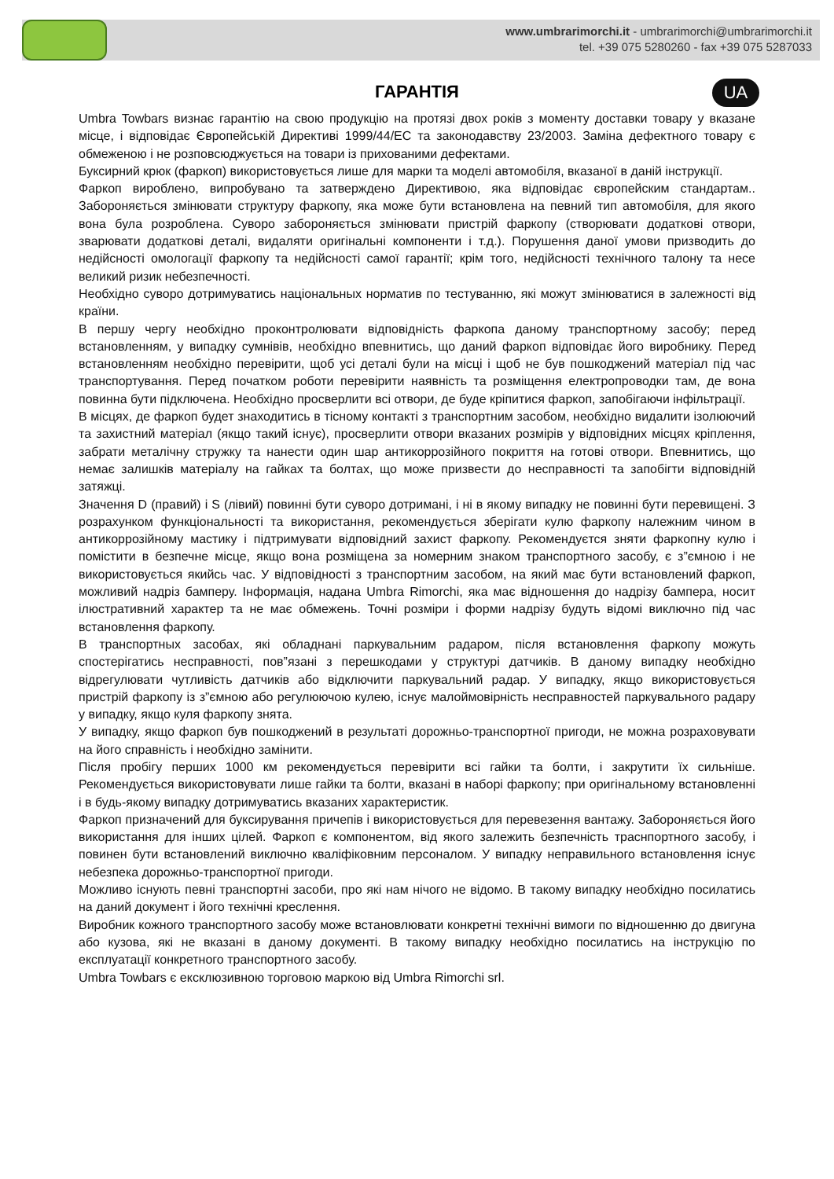www.umbrarimorchi.it - umbrarimorchi@umbrarimorchi.it
tel. +39 075 5280260 - fax +39 075 5287033
ГАРАНТІЯ
UA
Umbra Towbars визнає гарантію на свою продукцію на протязі двох років з моменту доставки товару у вказане місце, і відповідає Європейській Директиві 1999/44/ЕС та законодавству 23/2003. Заміна дефектного товару є обмеженою і не розповсюджується на товари із прихованими дефектами.
Буксирний крюк (фаркоп) використовується лише для марки та моделі автомобіля, вказаної в даній інструкції.
Фаркоп вироблено, випробувано та затверждено Директивою, яка відповідає європейским стандартам.. Забороняється змінювати структуру фаркопу, яка може бути встановлена на певний тип автомобіля, для якого вона була розроблена. Суворо забороняється змінювати пристрій фаркопу (створювати додаткові отвори, зварювати додаткові деталі, видаляти оригінальні компоненти і т.д.). Порушення даної умови призводить до недійсності омологації фаркопу та недійсності самої гарантії; крім того, недійсності технічного талону та несе великий ризик небезпечності.
Необхідно суворо дотримуватись національных норматив по тестуванню, які можут змінюватися в залежності від країни.
В першу чергу необхідно проконтролювати відповідність фаркопа даному транспортному засобу; перед встановленням, у випадку сумнівів, необхідно впевнитись, що даний фаркоп відповідає його виробнику. Перед встановленням необхідно перевірити, щоб усі деталі були на місці і щоб не був пошкоджений матеріал під час транспортування. Перед початком роботи перевірити наявність та розміщення електропроводки там, де вона повинна бути підключена. Необхідно просверлити всі отвори, де буде кріпитися фаркоп, запобігаючи інфільтрації.
В місцях, де фаркоп будет знаходитись в тісному контакті з транспортним засобом, необхідно видалити ізолюючий та захистний матеріал (якщо такий існує), просверлити отвори вказаних розмірів у відповідних місцях кріплення, забрати металічну стружку та нанести один шар антикоррозійного покриття на готові отвори. Впевнитись, що немає залишків матеріалу на гайках та болтах, що може призвести до несправності та запобігти відповідній затяжці.
Значення D (правий) і S (лівий) повинні бути суворо дотримані, і ні в якому випадку не повинні бути перевищені. З розрахунком функціональності та використання, рекомендується зберігати кулю фаркопу належним чином в антикоррозійному мастику і підтримувати відповідний захист фаркопу. Рекомендуєтся зняти фаркопну кулю і помістити в безпечне місце, якщо вона розміщена за номерним знаком транспортного засобу, є з”ємною і не використовується якийсь час. У відповідності з транспортним засобом, на який має бути встановлений фаркоп, можливий надріз бамперу. Інформація, надана Umbra Rimorchi, яка має відношення до надрізу бампера, носит ілюстративний характер та не має обмежень. Точні розміри і форми надрізу будуть відомі виключно під час встановлення фаркопу.
В транспортных засобах, які обладнані паркувальним радаром, після встановлення фаркопу можуть спостерігатись несправності, пов”язані з перешкодами у структурі датчиків. В даному випадку необхідно відрегулювати чутливість датчиків або відключити паркувальний радар. У випадку, якщо використовується пристрій фаркопу із з”ємною або регулюючою кулею, існує малоймовірність несправностей паркувального радару у випадку, якщо куля фаркопу знята.
У випадку, якщо фаркоп був пошкоджений в результаті дорожньо-транспортної пригоди, не можна розраховувати на його справність і необхідно замінити.
Після пробігу перших 1000 км рекомендується перевірити всі гайки та болти, і закрутити їх сильніше. Рекомендується використовувати лише гайки та болти, вказані в наборі фаркопу; при оригінальному встановленні і в будь-якому випадку дотримуватись вказаних характеристик.
Фаркоп призначений для буксирування причепів і використовується для перевезення вантажу. Забороняється його використання для інших цілей. Фаркоп є компонентом, від якого залежить безпечність траснпортного засобу, і повинен бути встановлений виключно кваліфіковним персоналом. У випадку неправильного встановлення існує небезпека дорожньо-транспортної пригоди.
Можливо існують певні транспортні засоби, про які нам нічого не відомо. В такому випадку необхідно посилатись на даний документ і його технічні креслення.
Виробник кожного транспортного засобу може встановлювати конкретні технічні вимоги по відношенню до двигуна або кузова, які не вказані в даному документі. В такому випадку необхідно посилатись на інструкцію по експлуатації конкретного транспортного засобу.
Umbra Towbars є ексклюзивною торговою маркою від Umbra Rimorchi srl.